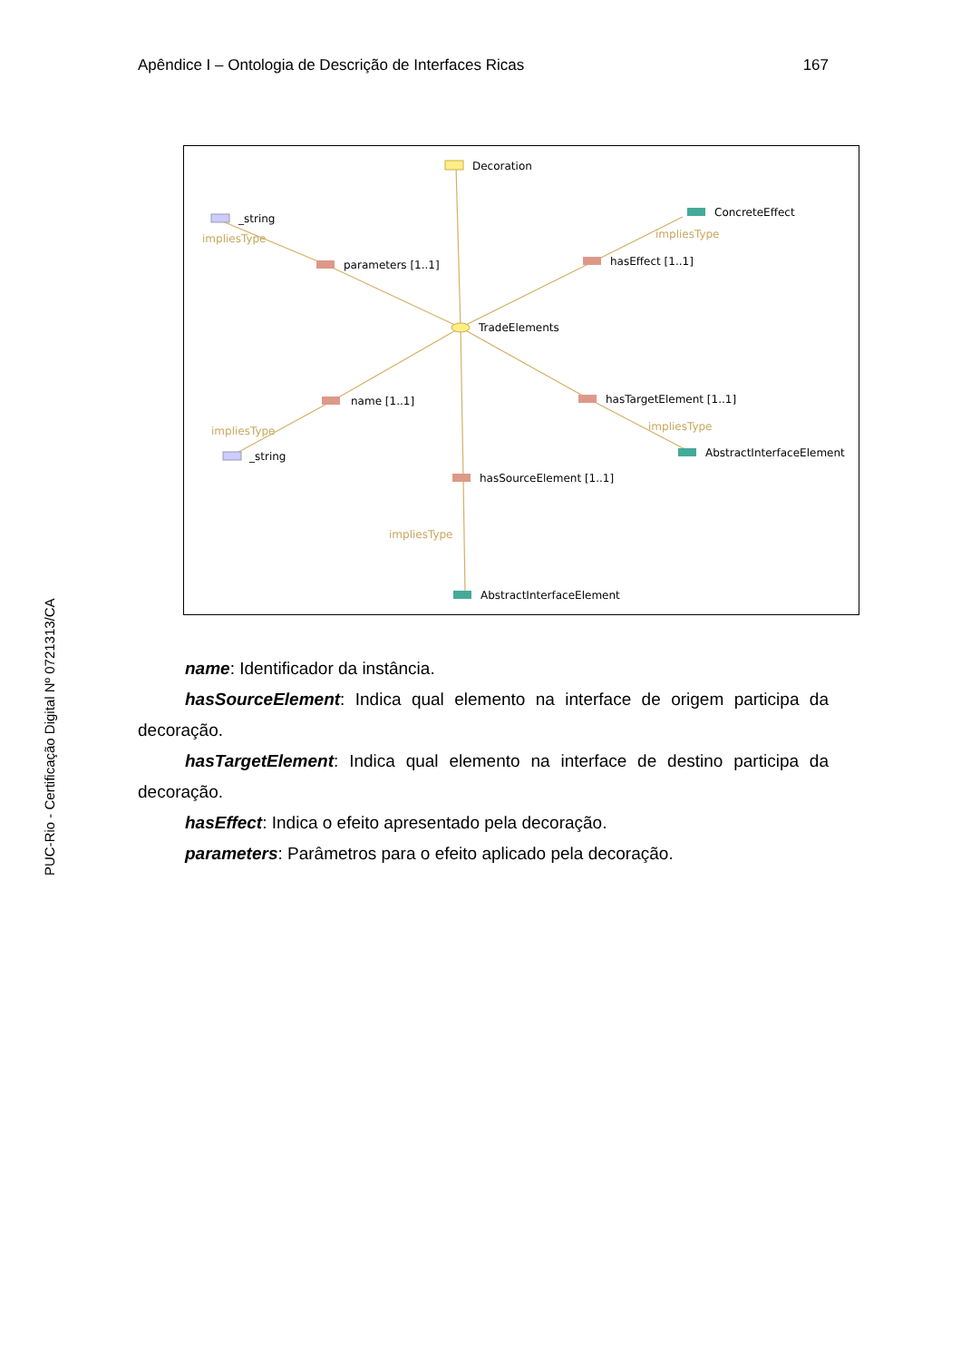Apêndice I – Ontologia de Descrição de Interfaces Ricas 167
PUC-Rio - Certificação Digital Nº 0721313/CA
Decoration
_string
impliesType
parameters [1..1]
ConcreteEffect
impliesType
hasEffect [1..1]
TradeElements
name [1..1]
impliesType
_string
hasTargetElement [1..1]
impliesType
AbstractInterfaceElement
hasSourceElement [1..1]
impliesType
AbstractInterfaceElement
name: Identificador da instância.
hasSourceElement: Indica qual elemento na interface de origem participa da decoração.
hasTargetElement: Indica qual elemento na interface de destino participa da decoração.
hasEffect: Indica o efeito apresentado pela decoração.
parameters: Parâmetros para o efeito aplicado pela decoração.